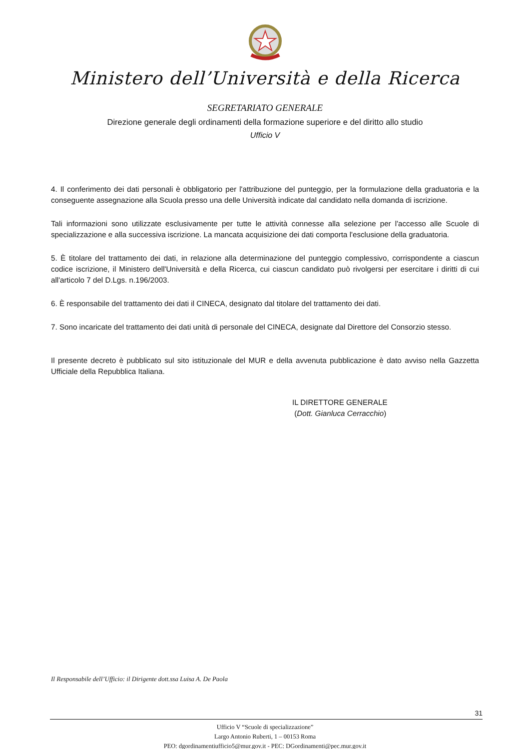Ministero dell’Università e della Ricerca
SEGRETARIATO GENERALE
Direzione generale degli ordinamenti della formazione superiore e del diritto allo studio
Ufficio V
4. Il conferimento dei dati personali è obbligatorio per l'attribuzione del punteggio, per la formulazione della graduatoria e la conseguente assegnazione alla Scuola presso una delle Università indicate dal candidato nella domanda di iscrizione.
Tali informazioni sono utilizzate esclusivamente per tutte le attività connesse alla selezione per l'accesso alle Scuole di specializzazione e alla successiva iscrizione. La mancata acquisizione dei dati comporta l'esclusione della graduatoria.
5. È titolare del trattamento dei dati, in relazione alla determinazione del punteggio complessivo, corrispondente a ciascun codice iscrizione, il Ministero dell'Università e della Ricerca, cui ciascun candidato può rivolgersi per esercitare i diritti di cui all'articolo 7 del D.Lgs. n.196/2003.
6. È responsabile del trattamento dei dati il CINECA, designato dal titolare del trattamento dei dati.
7. Sono incaricate del trattamento dei dati unità di personale del CINECA, designate dal Direttore del Consorzio stesso.
Il presente decreto è pubblicato sul sito istituzionale del MUR e della avvenuta pubblicazione è dato avviso nella Gazzetta Ufficiale della Repubblica Italiana.
IL DIRETTORE GENERALE
(Dott. Gianluca Cerracchio)
Il Responsabile dell’Ufficio: il Dirigente dott.ssa Luisa A. De Paola
31
Ufficio V “Scuole di specializzazione”
Largo Antonio Ruberti, 1 – 00153 Roma
PEO: dgordinamentiufficio5@mur.gov.it - PEC: DGordinamenti@pec.mur.gov.it